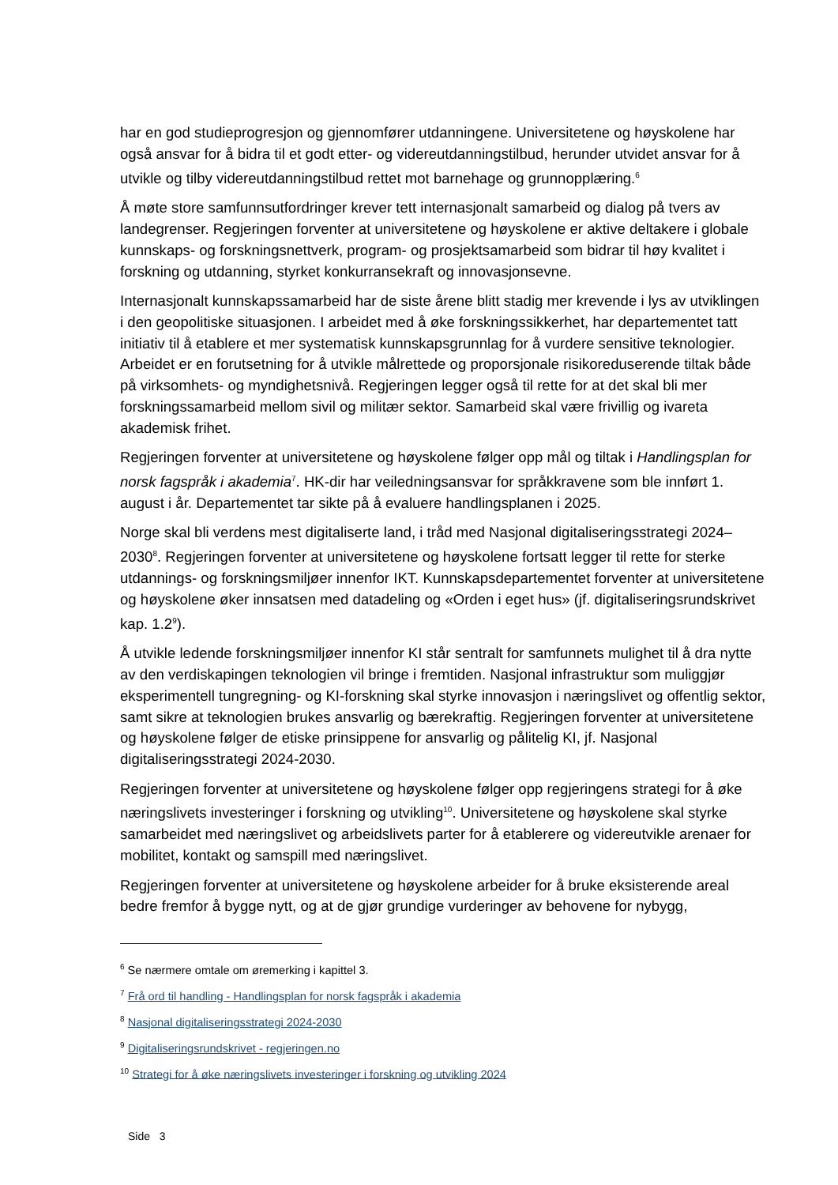har en god studieprogresjon og gjennomfører utdanningene. Universitetene og høyskolene har også ansvar for å bidra til et godt etter- og videreutdanningstilbud, herunder utvidet ansvar for å utvikle og tilby videreutdanningstilbud rettet mot barnehage og grunnopplæring.<sup>6</sup>
Å møte store samfunnsutfordringer krever tett internasjonalt samarbeid og dialog på tvers av landegrenser. Regjeringen forventer at universitetene og høyskolene er aktive deltakere i globale kunnskaps- og forskningsnettverk, program- og prosjektsamarbeid som bidrar til høy kvalitet i forskning og utdanning, styrket konkurransekraft og innovasjonsevne.
Internasjonalt kunnskapssamarbeid har de siste årene blitt stadig mer krevende i lys av utviklingen i den geopolitiske situasjonen. I arbeidet med å øke forskningssikkerhet, har departementet tatt initiativ til å etablere et mer systematisk kunnskapsgrunnlag for å vurdere sensitive teknologier. Arbeidet er en forutsetning for å utvikle målrettede og proporsjonale risikoreduserende tiltak både på virksomhets- og myndighetsnivå. Regjeringen legger også til rette for at det skal bli mer forskningssamarbeid mellom sivil og militær sektor. Samarbeid skal være frivillig og ivareta akademisk frihet.
Regjeringen forventer at universitetene og høyskolene følger opp mål og tiltak i Handlingsplan for norsk fagspråk i akademia<sup>7</sup>. HK-dir har veiledningsansvar for språkkravene som ble innført 1. august i år. Departementet tar sikte på å evaluere handlingsplanen i 2025.
Norge skal bli verdens mest digitaliserte land, i tråd med Nasjonal digitaliseringsstrategi 2024–2030<sup>8</sup>. Regjeringen forventer at universitetene og høyskolene fortsatt legger til rette for sterke utdannings- og forskningsmiljøer innenfor IKT. Kunnskapsdepartementet forventer at universitetene og høyskolene øker innsatsen med datadeling og «Orden i eget hus» (jf. digitaliseringsrundskrivet kap. 1.2<sup>9</sup>).
Å utvikle ledende forskningsmiljøer innenfor KI står sentralt for samfunnets mulighet til å dra nytte av den verdiskapingen teknologien vil bringe i fremtiden. Nasjonal infrastruktur som muliggjør eksperimentell tungregning- og KI-forskning skal styrke innovasjon i næringslivet og offentlig sektor, samt sikre at teknologien brukes ansvarlig og bærekraftig. Regjeringen forventer at universitetene og høyskolene følger de etiske prinsippene for ansvarlig og pålitelig KI, jf. Nasjonal digitaliseringsstrategi 2024-2030.
Regjeringen forventer at universitetene og høyskolene følger opp regjeringens strategi for å øke næringslivets investeringer i forskning og utvikling<sup>10</sup>. Universitetene og høyskolene skal styrke samarbeidet med næringslivet og arbeidslivets parter for å etablerere og videreutvikle arenaer for mobilitet, kontakt og samspill med næringslivet.
Regjeringen forventer at universitetene og høyskolene arbeider for å bruke eksisterende areal bedre fremfor å bygge nytt, og at de gjør grundige vurderinger av behovene for nybygg,
<sup>6</sup> Se nærmere omtale om øremerking i kapittel 3.
<sup>7</sup> Frå ord til handling - Handlingsplan for norsk fagspråk i akademia
<sup>8</sup> Nasjonal digitaliseringsstrategi 2024-2030
<sup>9</sup> Digitaliseringsrundskrivet - regjeringen.no
<sup>10</sup> Strategi for å øke næringslivets investeringer i forskning og utvikling 2024
Side 3